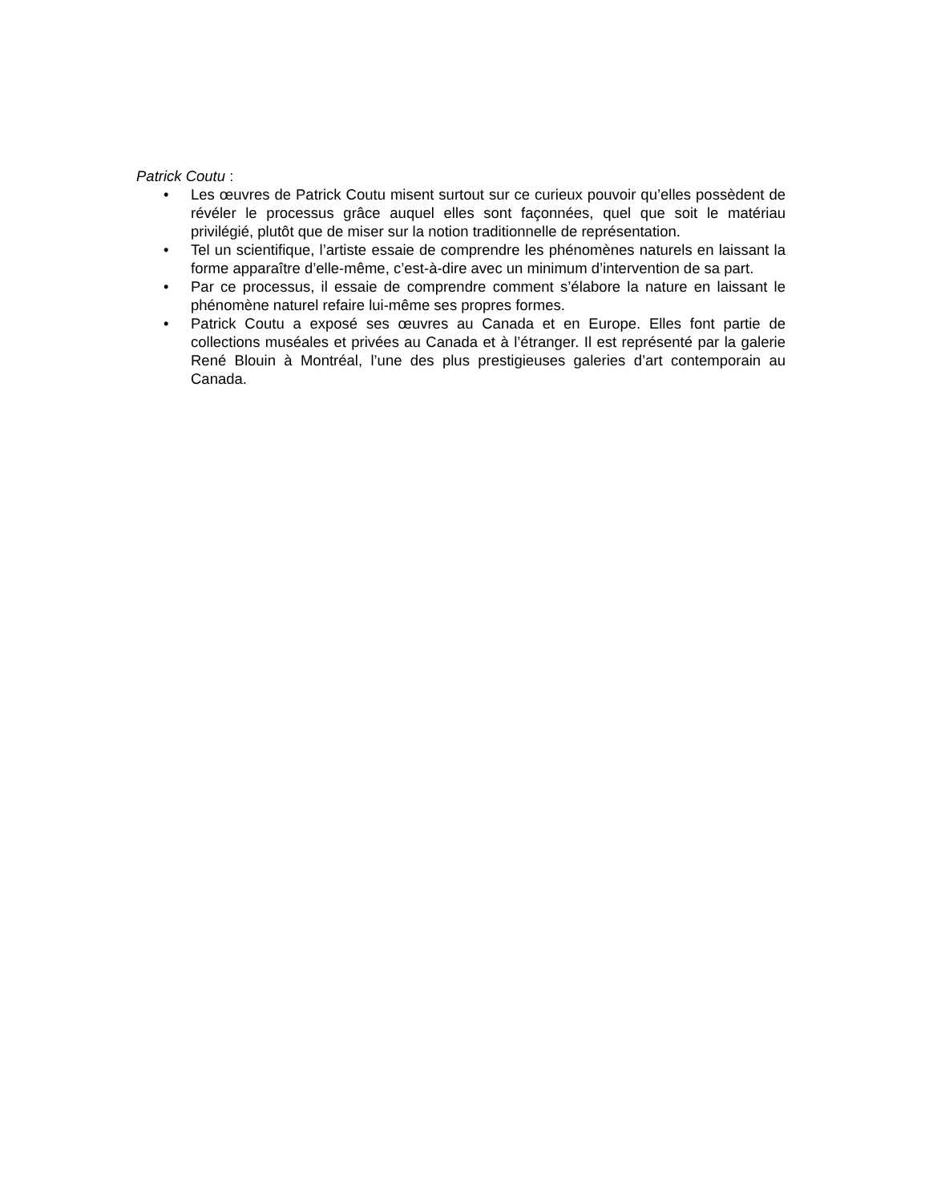Patrick Coutu :
• Les œuvres de Patrick Coutu misent surtout sur ce curieux pouvoir qu’elles possèdent de révéler le processus grâce auquel elles sont façonnées, quel que soit le matériau privilégié, plutôt que de miser sur la notion traditionnelle de représentation.
• Tel un scientifique, l’artiste essaie de comprendre les phénomènes naturels en laissant la forme apparaître d’elle-même, c’est-à-dire avec un minimum d’intervention de sa part.
• Par ce processus, il essaie de comprendre comment s’élabore la nature en laissant le phénomène naturel refaire lui-même ses propres formes.
• Patrick Coutu a exposé ses œuvres au Canada et en Europe. Elles font partie de collections muséales et privées au Canada et à l’étranger. Il est représenté par la galerie René Blouin à Montréal, l’une des plus prestigieuses galeries d’art contemporain au Canada.